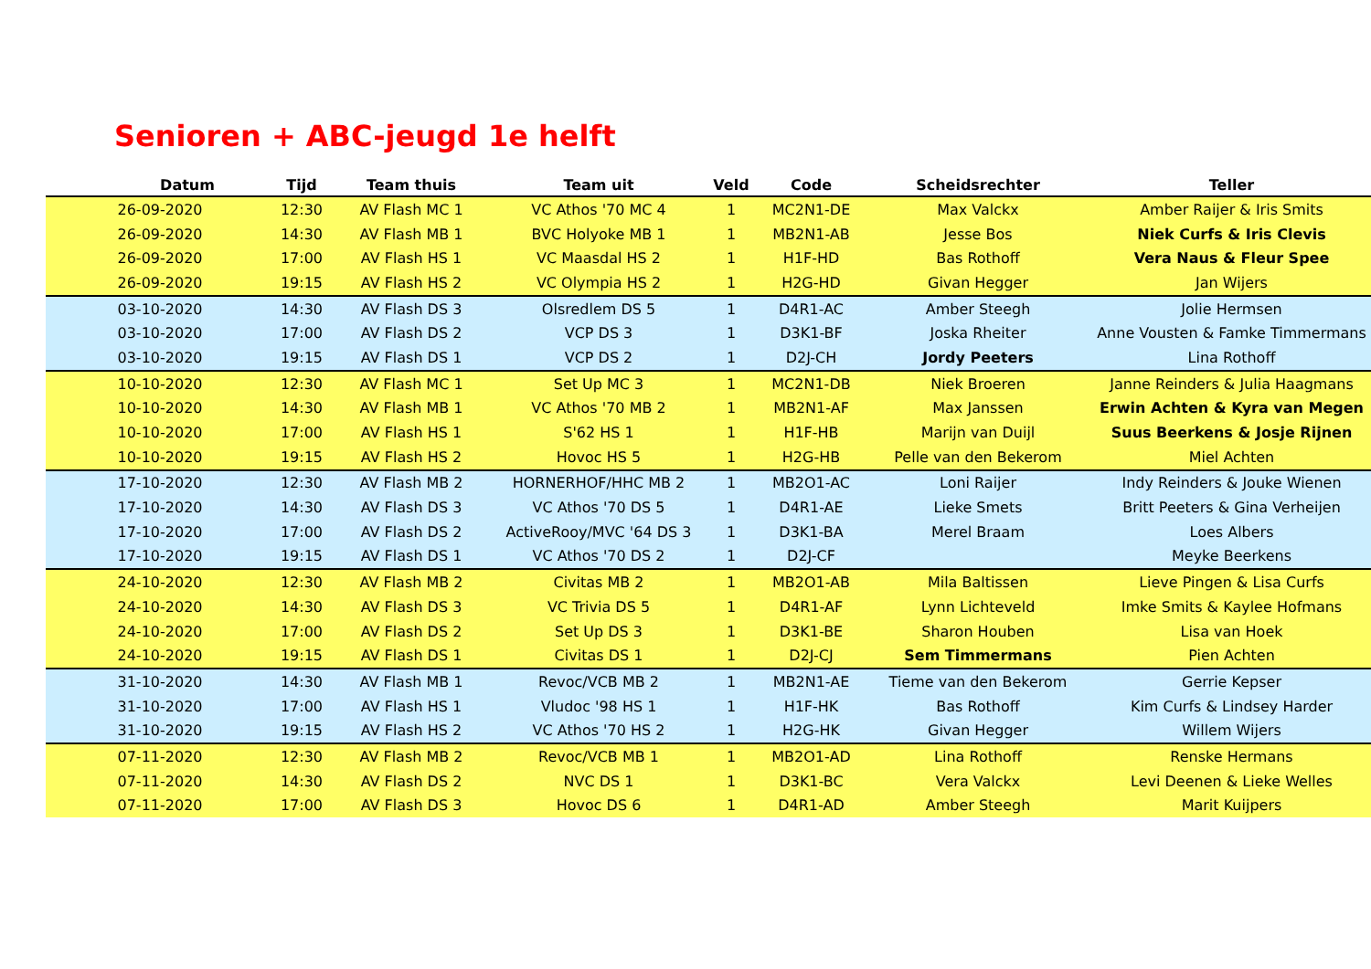Senioren + ABC-jeugd 1e helft
| Datum | Tijd | Team thuis | Team uit | Veld | Code | Scheidsrechter | Teller |
| --- | --- | --- | --- | --- | --- | --- | --- |
| 26-09-2020 | 12:30 | AV Flash MC 1 | VC Athos '70 MC 4 | 1 | MC2N1-DE | Max Valckx | Amber Raijer & Iris Smits |
| 26-09-2020 | 14:30 | AV Flash MB 1 | BVC Holyoke MB 1 | 1 | MB2N1-AB | Jesse Bos | Niek Curfs & Iris Clevis |
| 26-09-2020 | 17:00 | AV Flash HS 1 | VC Maasdal HS 2 | 1 | H1F-HD | Bas Rothoff | Vera Naus & Fleur Spee |
| 26-09-2020 | 19:15 | AV Flash HS 2 | VC Olympia HS 2 | 1 | H2G-HD | Givan Hegger | Jan Wijers |
| 03-10-2020 | 14:30 | AV Flash DS 3 | Olsredlem DS 5 | 1 | D4R1-AC | Amber Steegh | Jolie Hermsen |
| 03-10-2020 | 17:00 | AV Flash DS 2 | VCP DS 3 | 1 | D3K1-BF | Joska Rheiter | Anne Vousten & Famke Timmermans |
| 03-10-2020 | 19:15 | AV Flash DS 1 | VCP DS 2 | 1 | D2J-CH | Jordy Peeters | Lina Rothoff |
| 10-10-2020 | 12:30 | AV Flash MC 1 | Set Up MC 3 | 1 | MC2N1-DB | Niek Broeren | Janne Reinders & Julia Haagmans |
| 10-10-2020 | 14:30 | AV Flash MB 1 | VC Athos '70 MB 2 | 1 | MB2N1-AF | Max Janssen | Erwin Achten & Kyra van Megen |
| 10-10-2020 | 17:00 | AV Flash HS 1 | S'62 HS 1 | 1 | H1F-HB | Marijn van Duijl | Suus Beerkens & Josje Rijnen |
| 10-10-2020 | 19:15 | AV Flash HS 2 | Hovoc HS 5 | 1 | H2G-HB | Pelle van den Bekerom | Miel Achten |
| 17-10-2020 | 12:30 | AV Flash MB 2 | HORNERHOF/HHC MB 2 | 1 | MB2O1-AC | Loni Raijer | Indy Reinders & Jouke Wienen |
| 17-10-2020 | 14:30 | AV Flash DS 3 | VC Athos '70 DS 5 | 1 | D4R1-AE | Lieke Smets | Britt Peeters & Gina Verheijen |
| 17-10-2020 | 17:00 | AV Flash DS 2 | ActiveRooy/MVC '64 DS 3 | 1 | D3K1-BA | Merel Braam | Loes Albers |
| 17-10-2020 | 19:15 | AV Flash DS 1 | VC Athos '70 DS 2 | 1 | D2J-CF | | Meyke Beerkens |
| 24-10-2020 | 12:30 | AV Flash MB 2 | Civitas MB 2 | 1 | MB2O1-AB | Mila Baltissen | Lieve Pingen & Lisa Curfs |
| 24-10-2020 | 14:30 | AV Flash DS 3 | VC Trivia DS 5 | 1 | D4R1-AF | Lynn Lichteveld | Imke Smits & Kaylee Hofmans |
| 24-10-2020 | 17:00 | AV Flash DS 2 | Set Up DS 3 | 1 | D3K1-BE | Sharon Houben | Lisa van Hoek |
| 24-10-2020 | 19:15 | AV Flash DS 1 | Civitas DS 1 | 1 | D2J-CJ | Sem Timmermans | Pien Achten |
| 31-10-2020 | 14:30 | AV Flash MB 1 | Revoc/VCB MB 2 | 1 | MB2N1-AE | Tieme van den Bekerom | Gerrie Kepser |
| 31-10-2020 | 17:00 | AV Flash HS 1 | Vludoc '98 HS 1 | 1 | H1F-HK | Bas Rothoff | Kim Curfs & Lindsey Harder |
| 31-10-2020 | 19:15 | AV Flash HS 2 | VC Athos '70 HS 2 | 1 | H2G-HK | Givan Hegger | Willem Wijers |
| 07-11-2020 | 12:30 | AV Flash MB 2 | Revoc/VCB MB 1 | 1 | MB2O1-AD | Lina Rothoff | Renske Hermans |
| 07-11-2020 | 14:30 | AV Flash DS 2 | NVC DS 1 | 1 | D3K1-BC | Vera Valckx | Levi Deenen & Lieke Welles |
| 07-11-2020 | 17:00 | AV Flash DS 3 | Hovoc DS 6 | 1 | D4R1-AD | Amber Steegh | Marit Kuijpers |